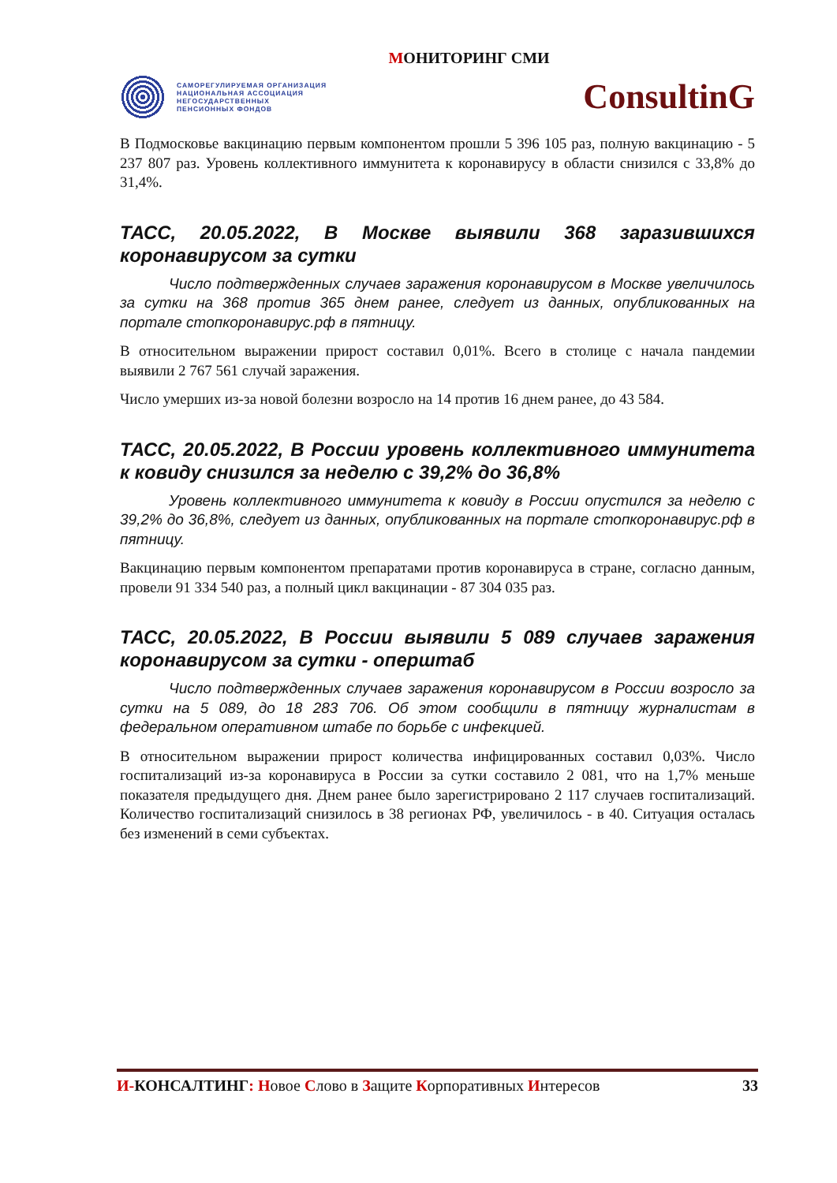МОНИТОРИНГ СМИ
САМОРЕГУЛИРУЕМАЯ ОРГАНИЗАЦИЯ
НАЦИОНАЛЬНАЯ АССОЦИАЦИЯ
НЕГОСУДАРСТВЕННЫХ
ПЕНСИОННЫХ ФОНДОВ
ConsultinG
В Подмосковье вакцинацию первым компонентом прошли 5 396 105 раз, полную вакцинацию - 5 237 807 раз. Уровень коллективного иммунитета к коронавирусу в области снизился с 33,8% до 31,4%.
ТАСС, 20.05.2022, В Москве выявили 368 заразившихся коронавирусом за сутки
Число подтвержденных случаев заражения коронавирусом в Москве увеличилось за сутки на 368 против 365 днем ранее, следует из данных, опубликованных на портале стопкоронавирус.рф в пятницу.
В относительном выражении прирост составил 0,01%. Всего в столице с начала пандемии выявили 2 767 561 случай заражения.
Число умерших из-за новой болезни возросло на 14 против 16 днем ранее, до 43 584.
ТАСС, 20.05.2022, В России уровень коллективного иммунитета к ковиду снизился за неделю с 39,2% до 36,8%
Уровень коллективного иммунитета к ковиду в России опустился за неделю с 39,2% до 36,8%, следует из данных, опубликованных на портале стопкоронавирус.рф в пятницу.
Вакцинацию первым компонентом препаратами против коронавируса в стране, согласно данным, провели 91 334 540 раз, а полный цикл вакцинации - 87 304 035 раз.
ТАСС, 20.05.2022, В России выявили 5 089 случаев заражения коронавирусом за сутки - оперштаб
Число подтвержденных случаев заражения коронавирусом в России возросло за сутки на 5 089, до 18 283 706. Об этом сообщили в пятницу журналистам в федеральном оперативном штабе по борьбе с инфекцией.
В относительном выражении прирост количества инфицированных составил 0,03%. Число госпитализаций из-за коронавируса в России за сутки составило 2 081, что на 1,7% меньше показателя предыдущего дня. Днем ранее было зарегистрировано 2 117 случаев госпитализаций. Количество госпитализаций снизилось в 38 регионах РФ, увеличилось - в 40. Ситуация осталась без изменений в семи субъектах.
И-КОНСАЛТИНГ: Новое Слово в Защите Корпоративных Интересов
33